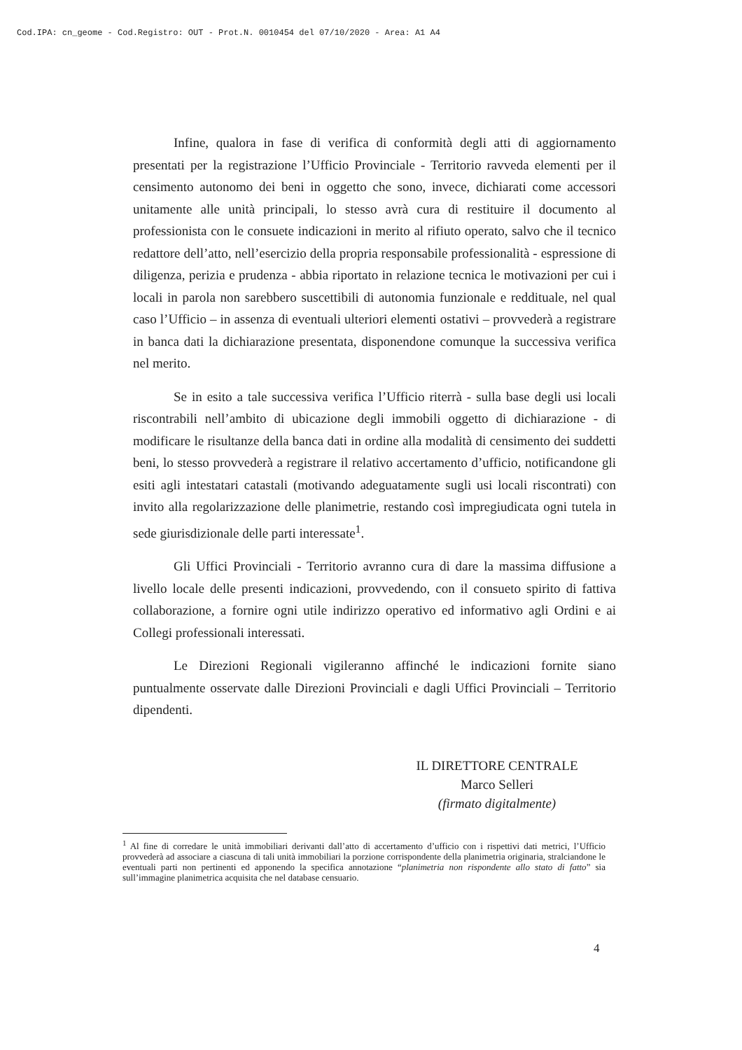Cod.IPA: cn_geome - Cod.Registro: OUT - Prot.N. 0010454 del 07/10/2020 - Area: A1 A4
Infine, qualora in fase di verifica di conformità degli atti di aggiornamento presentati per la registrazione l’Ufficio Provinciale - Territorio ravveda elementi per il censimento autonomo dei beni in oggetto che sono, invece, dichiarati come accessori unitamente alle unità principali, lo stesso avrà cura di restituire il documento al professionista con le consuete indicazioni in merito al rifiuto operato, salvo che il tecnico redattore dell’atto, nell’esercizio della propria responsabile professionalità - espressione di diligenza, perizia e prudenza - abbia riportato in relazione tecnica le motivazioni per cui i locali in parola non sarebbero suscettibili di autonomia funzionale e reddituale, nel qual caso l’Ufficio – in assenza di eventuali ulteriori elementi ostativi – provvederà a registrare in banca dati la dichiarazione presentata, disponendone comunque la successiva verifica nel merito.
Se in esito a tale successiva verifica l’Ufficio riterrà - sulla base degli usi locali riscontrabili nell’ambito di ubicazione degli immobili oggetto di dichiarazione - di modificare le risultanze della banca dati in ordine alla modalità di censimento dei suddetti beni, lo stesso provvederà a registrare il relativo accertamento d’ufficio, notificandone gli esiti agli intestatari catastali (motivando adeguatamente sugli usi locali riscontrati) con invito alla regolarizzazione delle planimetrie, restando così impregiudicata ogni tutela in sede giurisdizionale delle parti interessate<sup>1</sup>.
Gli Uffici Provinciali - Territorio avranno cura di dare la massima diffusione a livello locale delle presenti indicazioni, provvedendo, con il consueto spirito di fattiva collaborazione, a fornire ogni utile indirizzo operativo ed informativo agli Ordini e ai Collegi professionali interessati.
Le Direzioni Regionali vigileranno affinché le indicazioni fornite siano puntualmente osservate dalle Direzioni Provinciali e dagli Uffici Provinciali – Territorio dipendenti.
IL DIRETTORE CENTRALE
Marco Selleri
(firmato digitalmente)
<sup>1</sup> Al fine di corredare le unità immobiliari derivanti dall’atto di accertamento d’ufficio con i rispettivi dati metrici, l’Ufficio provvederà ad associare a ciascuna di tali unità immobiliari la porzione corrispondente della planimetria originaria, stralciandone le eventuali parti non pertinenti ed apponendo la specifica annotazione “planimetria non rispondente allo stato di fatto” sia sull’immagine planimetrica acquisita che nel database censuario.
4